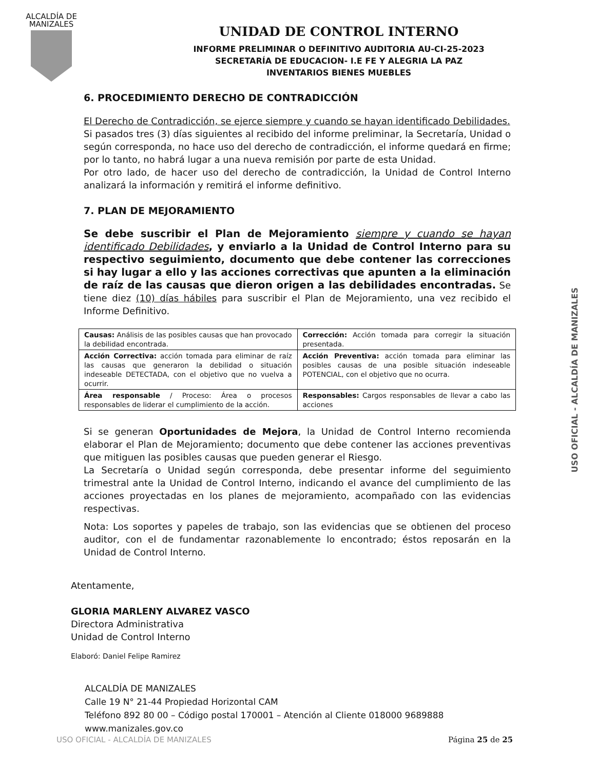ALCALDÍA DE
MANIZALES
UNIDAD DE CONTROL INTERNO
INFORME PRELIMINAR O DEFINITIVO AUDITORIA AU-CI-25-2023
SECRETARÍA DE EDUCACION- I.E FE Y ALEGRIA LA PAZ
INVENTARIOS BIENES MUEBLES
6. PROCEDIMIENTO DERECHO DE CONTRADICCIÓN
El Derecho de Contradicción, se ejerce siempre y cuando se hayan identificado Debilidades.
Si pasados tres (3) días siguientes al recibido del informe preliminar, la Secretaría, Unidad o según corresponda, no hace uso del derecho de contradicción, el informe quedará en firme; por lo tanto, no habrá lugar a una nueva remisión por parte de esta Unidad.
Por otro lado, de hacer uso del derecho de contradicción, la Unidad de Control Interno analizará la información y remitirá el informe definitivo.
7. PLAN DE MEJORAMIENTO
Se debe suscribir el Plan de Mejoramiento siempre y cuando se hayan identificado Debilidades, y enviarlo a la Unidad de Control Interno para su respectivo seguimiento, documento que debe contener las correcciones si hay lugar a ello y las acciones correctivas que apunten a la eliminación de raíz de las causas que dieron origen a las debilidades encontradas. Se tiene diez (10) días hábiles para suscribir el Plan de Mejoramiento, una vez recibido el Informe Definitivo.
| Causas: Análisis de las posibles causas que han provocado la debilidad encontrada. | Corrección: Acción tomada para corregir la situación presentada. |
| Acción Correctiva: acción tomada para eliminar de raíz las causas que generaron la debilidad o situación indeseable DETECTADA, con el objetivo que no vuelva a ocurrir. | Acción Preventiva: acción tomada para eliminar las posibles causas de una posible situación indeseable POTENCIAL, con el objetivo que no ocurra. |
| Área responsable / Proceso: Área o procesos responsables de liderar el cumplimiento de la acción. | Responsables: Cargos responsables de llevar a cabo las acciones |
Si se generan Oportunidades de Mejora, la Unidad de Control Interno recomienda elaborar el Plan de Mejoramiento; documento que debe contener las acciones preventivas que mitiguen las posibles causas que pueden generar el Riesgo.
La Secretaría o Unidad según corresponda, debe presentar informe del seguimiento trimestral ante la Unidad de Control Interno, indicando el avance del cumplimiento de las acciones proyectadas en los planes de mejoramiento, acompañado con las evidencias respectivas.
Nota: Los soportes y papeles de trabajo, son las evidencias que se obtienen del proceso auditor, con el de fundamentar razonablemente lo encontrado; éstos reposarán en la Unidad de Control Interno.
Atentamente,
GLORIA MARLENY ALVAREZ VASCO
Directora Administrativa
Unidad de Control Interno
Elaboró: Daniel Felipe Ramirez
ALCALDÍA DE MANIZALES
Calle 19 N° 21-44 Propiedad Horizontal CAM
Teléfono 892 80 00 – Código postal 170001 – Atención al Cliente 018000 9689888
www.manizales.gov.co
USO OFICIAL - ALCALDÍA DE MANIZALES Página 25 de 25
USO OFICIAL - ALCALDÍA DE MANIZALES